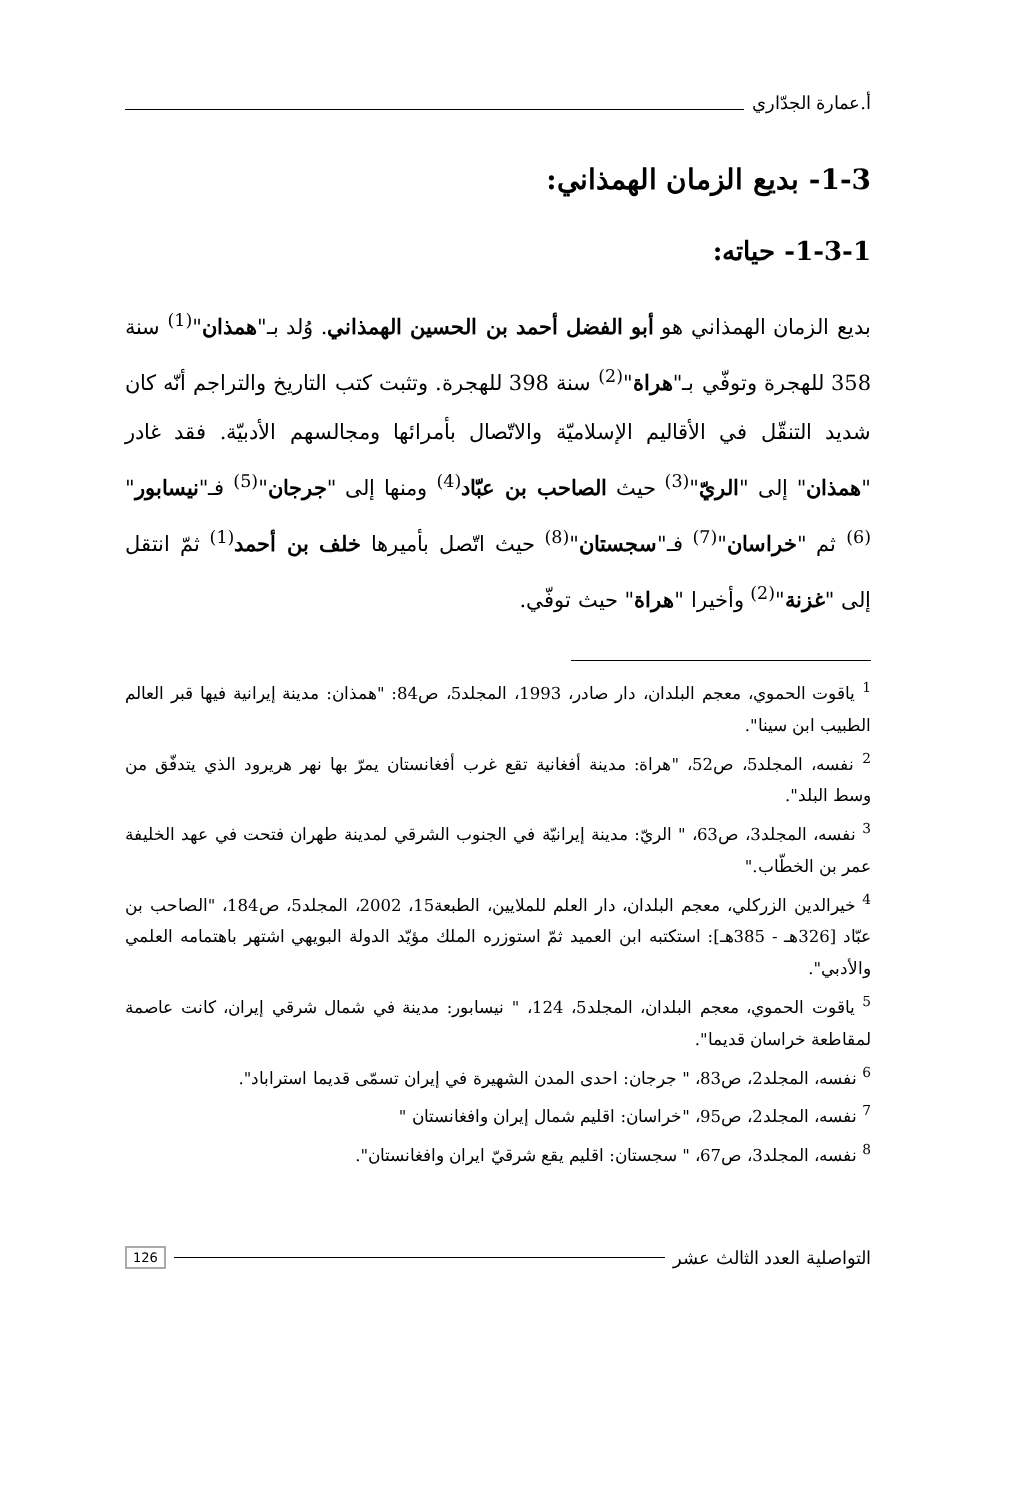أ.عمارة الجدّاري
1-3- بديع الزمان الهمذاني:
1-3-1- حياته:
بديع الزمان الهمذاني هو أبو الفضل أحمد بن الحسين الهمذاني. وُلد بـ"همذان"<sup>(1)</sup> سنة 358 للهجرة وتوفّي بـ"هراة"<sup>(2)</sup> سنة 398 للهجرة. وتثبت كتب التاريخ والتراجم أنّه كان شديد التنقّل في الأقاليم الإسلاميّة والاتّصال بأمرائها ومجالسهم الأدبيّة. فقد غادر "همذان" إلى "الريّ"<sup>(3)</sup> حيث الصاحب بن عبّاد<sup>(4)</sup> ومنها إلى "جرجان"<sup>(5)</sup> فـ"نيسابور"<sup>(6)</sup> ثم "خراسان"<sup>(7)</sup> فـ"سجستان"<sup>(8)</sup> حيث اتّصل بأميرها خلف بن أحمد<sup>(1)</sup> ثمّ انتقل إلى "غزنة"<sup>(2)</sup> وأخيرا "هراة" حيث توفّي.
<sup>1</sup> ياقوت الحموي، معجم البلدان، دار صادر، 1993، المجلد5، ص84: "همذان: مدينة إيرانية فيها قبر العالم الطبيب ابن سينا".
<sup>2</sup> نفسه، المجلد5، ص52، "هراة: مدينة أفغانية تقع غرب أفغانستان يمرّ بها نهر هريرود الذي يتدفّق من وسط البلد".
<sup>3</sup> نفسه، المجلد3، ص63، " الريّ: مدينة إيرانيّة في الجنوب الشرقي لمدينة طهران فتحت في عهد الخليفة عمر بن الخطّاب."
<sup>4</sup> خيرالدين الزركلي، معجم البلدان، دار العلم للملايين، الطبعة15، 2002، المجلد5، ص184، "الصاحب بن عبّاد [326هـ - 385هـ]: استكتبه ابن العميد ثمّ استوزره الملك مؤيّد الدولة البويهي اشتهر باهتمامه العلمي والأدبي".
<sup>5</sup> ياقوت الحموي، معجم البلدان، المجلد5، 124، " نيسابور: مدينة في شمال شرقي إيران، كانت عاصمة لمقاطعة خراسان قديما".
<sup>6</sup> نفسه، المجلد2، ص83، " جرجان: احدى المدن الشهيرة في إيران تسمّى قديما استراباد".
<sup>7</sup> نفسه، المجلد2، ص95، "خراسان: اقليم شمال إيران وافغانستان "
<sup>8</sup> نفسه، المجلد3، ص67، " سجستان: اقليم يقع شرقيّ ايران وافغانستان".
التواصلية العدد الثالث عشر 126